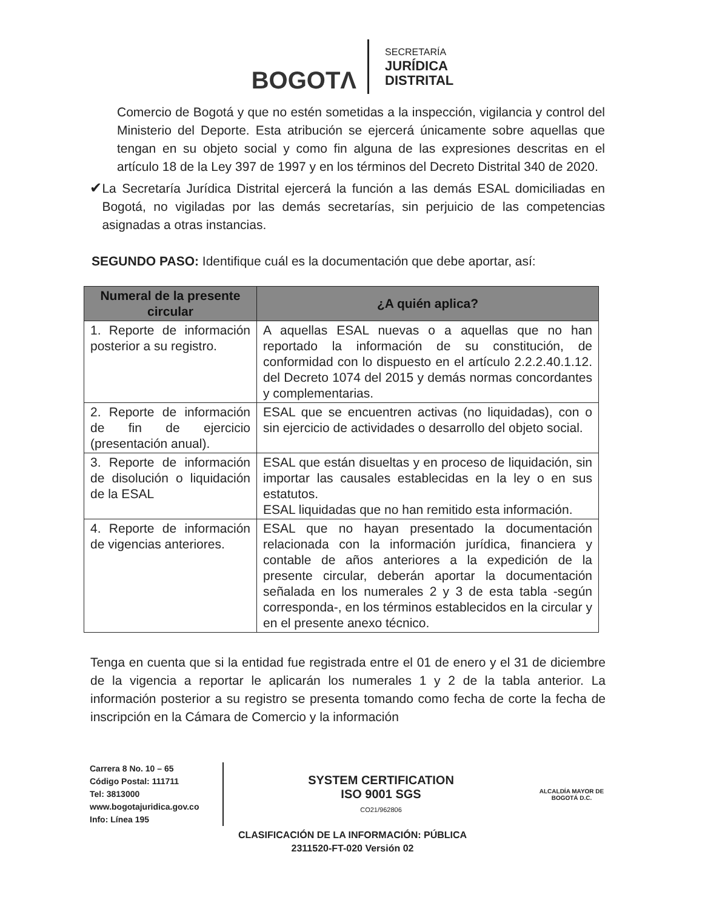BOGOTΛ
SECRETARÍA
JURÍDICA
DISTRITAL
Comercio de Bogotá y que no estén sometidas a la inspección, vigilancia y control del Ministerio del Deporte. Esta atribución se ejercerá únicamente sobre aquellas que tengan en su objeto social y como fin alguna de las expresiones descritas en el artículo 18 de la Ley 397 de 1997 y en los términos del Decreto Distrital 340 de 2020.
✔
La Secretaría Jurídica Distrital ejercerá la función a las demás ESAL domiciliadas en Bogotá, no vigiladas por las demás secretarías, sin perjuicio de las competencias asignadas a otras instancias.
SEGUNDO PASO: Identifique cuál es la documentación que debe aportar, así:
| Numeral de la presente circular | ¿A quién aplica? |
| --- | --- |
| 1. Reporte de información posterior a su registro. | A aquellas ESAL nuevas o a aquellas que no han reportado la información de su constitución, de conformidad con lo dispuesto en el artículo 2.2.2.40.1.12. del Decreto 1074 del 2015 y demás normas concordantes y complementarias. |
| 2. Reporte de información de fin de ejercicio (presentación anual). | ESAL que se encuentren activas (no liquidadas), con o sin ejercicio de actividades o desarrollo del objeto social. |
| 3. Reporte de información de disolución o liquidación de la ESAL | ESAL que están disueltas y en proceso de liquidación, sin importar las causales establecidas en la ley o en sus estatutos. ESAL liquidadas que no han remitido esta información. |
| 4. Reporte de información de vigencias anteriores. | ESAL que no hayan presentado la documentación relacionada con la información jurídica, financiera y contable de años anteriores a la expedición de la presente circular, deberán aportar la documentación señalada en los numerales 2 y 3 de esta tabla -según corresponda-, en los términos establecidos en la circular y en el presente anexo técnico. |
Tenga en cuenta que si la entidad fue registrada entre el 01 de enero y el 31 de diciembre de la vigencia a reportar le aplicarán los numerales 1 y 2 de la tabla anterior. La información posterior a su registro se presenta tomando como fecha de corte la fecha de inscripción en la Cámara de Comercio y la información
Carrera 8 No. 10 – 65
Código Postal: 111711
Tel: 3813000
www.bogotajuridica.gov.co
Info: Línea 195
SYSTEM CERTIFICATION
ISO 9001 SGS
CO21/962806
ALCALDÍA MAYOR DE BOGOTÁ D.C.
CLASIFICACIÓN DE LA INFORMACIÓN: PÚBLICA
2311520-FT-020 Versión 02